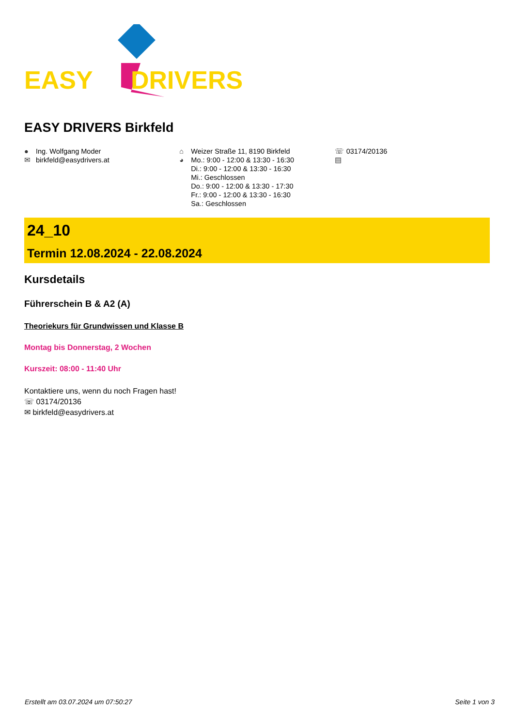EASY DRIVERS
EASY DRIVERS Birkfeld
● Ing. Wolfgang Moder
✉ birkfeld@easydrivers.at
⌂ Weizer Straße 11, 8190 Birkfeld
◕ Mo.: 9:00 - 12:00 & 13:30 - 16:30
Di.: 9:00 - 12:00 & 13:30 - 16:30
Mi.: Geschlossen
Do.: 9:00 - 12:00 & 13:30 - 17:30
Fr.: 9:00 - 12:00 & 13:30 - 16:30
Sa.: Geschlossen
☏ 03174/20136
▤
24_10
Termin 12.08.2024 - 22.08.2024
Kursdetails
Führerschein B & A2 (A)
Theoriekurs für Grundwissen und Klasse B
Montag bis Donnerstag, 2 Wochen
Kurszeit: 08:00 - 11:40 Uhr
Kontaktiere uns, wenn du noch Fragen hast!
☏ 03174/20136
✉ birkfeld@easydrivers.at
Erstellt am 03.07.2024 um 07:50:27 Seite 1 von 3